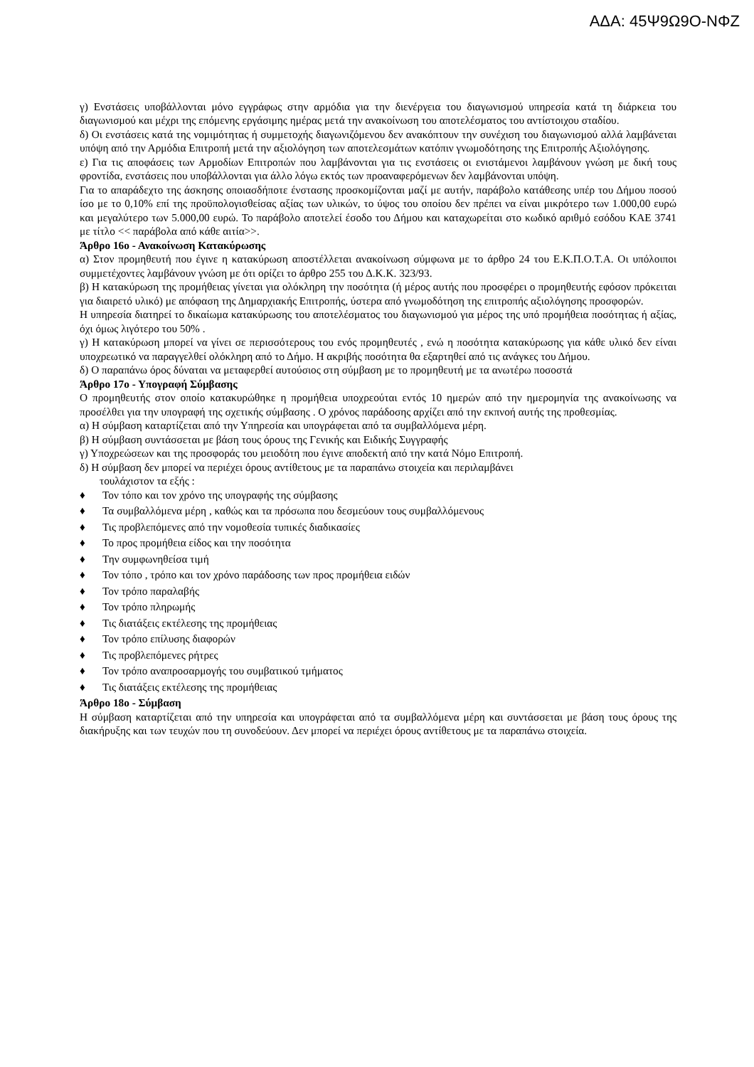ΑΔΑ: 45Ψ9Ω9Ο-ΝΦΖ
γ) Ενστάσεις υποβάλλονται μόνο εγγράφως στην αρμόδια για την διενέργεια του διαγωνισμού υπηρεσία κατά τη διάρκεια του διαγωνισμού και μέχρι της επόμενης εργάσιμης ημέρας μετά την ανακοίνωση του αποτελέσματος του αντίστοιχου σταδίου.
δ) Οι ενστάσεις κατά της νομιμότητας ή συμμετοχής διαγωνιζόμενου δεν ανακόπτουν την συνέχιση του διαγωνισμού αλλά λαμβάνεται υπόψη από την Αρμόδια Επιτροπή μετά την αξιολόγηση των αποτελεσμάτων κατόπιν γνωμοδότησης της Επιτροπής Αξιολόγησης.
ε) Για τις αποφάσεις των Αρμοδίων Επιτροπών που λαμβάνονται για τις ενστάσεις οι ενιστάμενοι λαμβάνουν γνώση με δική τους φροντίδα, ενστάσεις που υποβάλλονται για άλλο λόγω εκτός των προαναφερόμενων δεν λαμβάνονται υπόψη.
Για το απαράδεχτο της άσκησης οποιασδήποτε ένστασης προσκομίζονται μαζί με αυτήν, παράβολο κατάθεσης υπέρ του Δήμου ποσού ίσο με το 0,10% επί της προϋπολογισθείσας αξίας των υλικών, το ύψος του οποίου δεν πρέπει να είναι μικρότερο των 1.000,00 ευρώ και μεγαλύτερο των 5.000,00 ευρώ. Το παράβολο αποτελεί έσοδο του Δήμου και καταχωρείται στο κωδικό αριθμό εσόδου ΚΑΕ 3741 με τίτλο << παράβολα από κάθε αιτία>>.
Άρθρο 16ο - Ανακοίνωση Κατακύρωσης
α) Στον προμηθευτή που έγινε η κατακύρωση αποστέλλεται ανακοίνωση σύμφωνα με το άρθρο 24 του Ε.Κ.Π.Ο.Τ.Α. Οι υπόλοιποι συμμετέχοντες λαμβάνουν γνώση με ότι ορίζει το άρθρο 255 του Δ.Κ.Κ. 323/93.
β) Η κατακύρωση της προμήθειας γίνεται για ολόκληρη την ποσότητα (ή μέρος αυτής που προσφέρει ο προμηθευτής εφόσον πρόκειται για διαιρετό υλικό) με απόφαση της Δημαρχιακής Επιτροπής, ύστερα από γνωμοδότηση της επιτροπής αξιολόγησης προσφορών.
Η υπηρεσία διατηρεί το δικαίωμα κατακύρωσης του αποτελέσματος του διαγωνισμού για μέρος της υπό προμήθεια ποσότητας ή αξίας, όχι όμως λιγότερο του 50% .
γ) Η κατακύρωση μπορεί να γίνει σε περισσότερους του ενός προμηθευτές , ενώ η ποσότητα κατακύρωσης για κάθε υλικό δεν είναι υποχρεωτικό να παραγγελθεί ολόκληρη από το Δήμο. Η ακριβής ποσότητα θα εξαρτηθεί από τις ανάγκες του Δήμου.
δ) Ο παραπάνω όρος δύναται να μεταφερθεί αυτούσιος στη σύμβαση με το προμηθευτή με τα ανωτέρω ποσοστά
Άρθρο 17ο - Υπογραφή Σύμβασης
Ο προμηθευτής στον οποίο κατακυρώθηκε η προμήθεια υποχρεούται εντός 10 ημερών από την ημερομηνία της ανακοίνωσης να προσέλθει για την υπογραφή της σχετικής σύμβασης . Ο χρόνος παράδοσης αρχίζει από την εκπνοή αυτής της προθεσμίας.
α) Η σύμβαση καταρτίζεται από την Υπηρεσία και υπογράφεται από τα συμβαλλόμενα μέρη.
β) Η σύμβαση συντάσσεται με βάση τους όρους της Γενικής και Ειδικής Συγγραφής
γ) Υποχρεώσεων και της προσφοράς του μειοδότη που έγινε αποδεκτή από την κατά Νόμο Επιτροπή.
δ) Η σύμβαση δεν μπορεί να περιέχει όρους αντίθετους με τα παραπάνω στοιχεία και περιλαμβάνει
τουλάχιστον τα εξής :
♦ Τον τόπο και τον χρόνο της υπογραφής της σύμβασης
♦ Τα συμβαλλόμενα μέρη , καθώς και τα πρόσωπα που δεσμεύουν τους συμβαλλόμενους
♦ Τις προβλεπόμενες από την νομοθεσία τυπικές διαδικασίες
♦ Το προς προμήθεια είδος και την ποσότητα
♦ Την συμφωνηθείσα τιμή
♦ Τον τόπο , τρόπο και τον χρόνο παράδοσης των προς προμήθεια ειδών
♦ Τον τρόπο παραλαβής
♦ Τον τρόπο πληρωμής
♦ Τις διατάξεις εκτέλεσης της προμήθειας
♦ Τον τρόπο επίλυσης διαφορών
♦ Τις προβλεπόμενες ρήτρες
♦ Τον τρόπο αναπροσαρμογής του συμβατικού τμήματος
♦ Τις διατάξεις εκτέλεσης της προμήθειας
Άρθρο 18ο - Σύμβαση
Η σύμβαση καταρτίζεται από την υπηρεσία και υπογράφεται από τα συμβαλλόμενα μέρη και συντάσσεται με βάση τους όρους της διακήρυξης και των τευχών που τη συνοδεύουν. Δεν μπορεί να περιέχει όρους αντίθετους με τα παραπάνω στοιχεία.